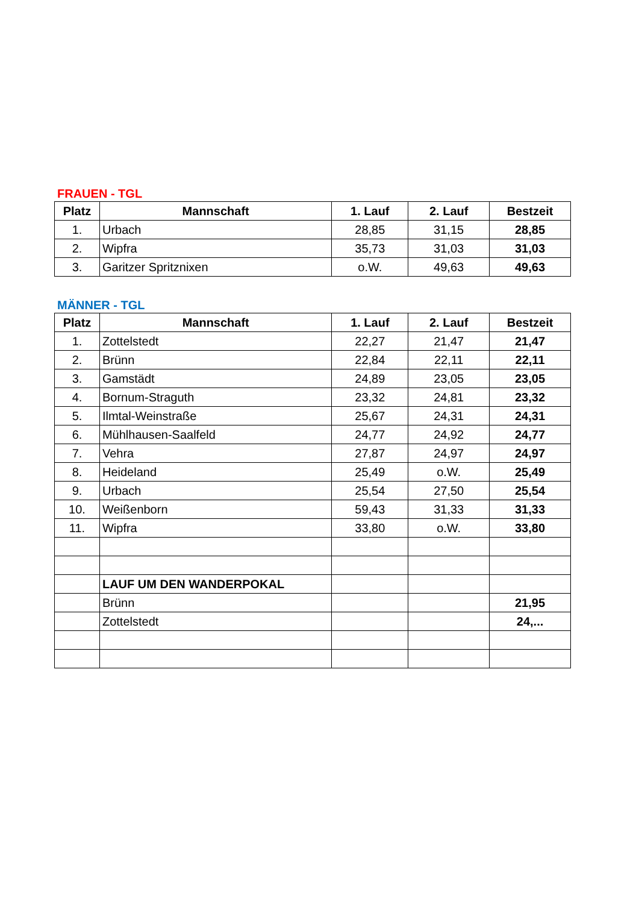FRAUEN - TGL
| Platz | Mannschaft | 1. Lauf | 2. Lauf | Bestzeit |
| --- | --- | --- | --- | --- |
| 1. | Urbach | 28,85 | 31,15 | 28,85 |
| 2. | Wipfra | 35,73 | 31,03 | 31,03 |
| 3. | Garitzer Spritznixen | o.W. | 49,63 | 49,63 |
MÄNNER - TGL
| Platz | Mannschaft | 1. Lauf | 2. Lauf | Bestzeit |
| --- | --- | --- | --- | --- |
| 1. | Zottelstedt | 22,27 | 21,47 | 21,47 |
| 2. | Brünn | 22,84 | 22,11 | 22,11 |
| 3. | Gamstädt | 24,89 | 23,05 | 23,05 |
| 4. | Bornum-Straguth | 23,32 | 24,81 | 23,32 |
| 5. | Ilmtal-Weinstraße | 25,67 | 24,31 | 24,31 |
| 6. | Mühlhausen-Saalfeld | 24,77 | 24,92 | 24,77 |
| 7. | Vehra | 27,87 | 24,97 | 24,97 |
| 8. | Heideland | 25,49 | o.W. | 25,49 |
| 9. | Urbach | 25,54 | 27,50 | 25,54 |
| 10. | Weißenborn | 59,43 | 31,33 | 31,33 |
| 11. | Wipfra | 33,80 | o.W. | 33,80 |
| | LAUF UM DEN WANDERPOKAL | | | |
| | Brünn | | | 21,95 |
| | Zottelstedt | | | 24,... |